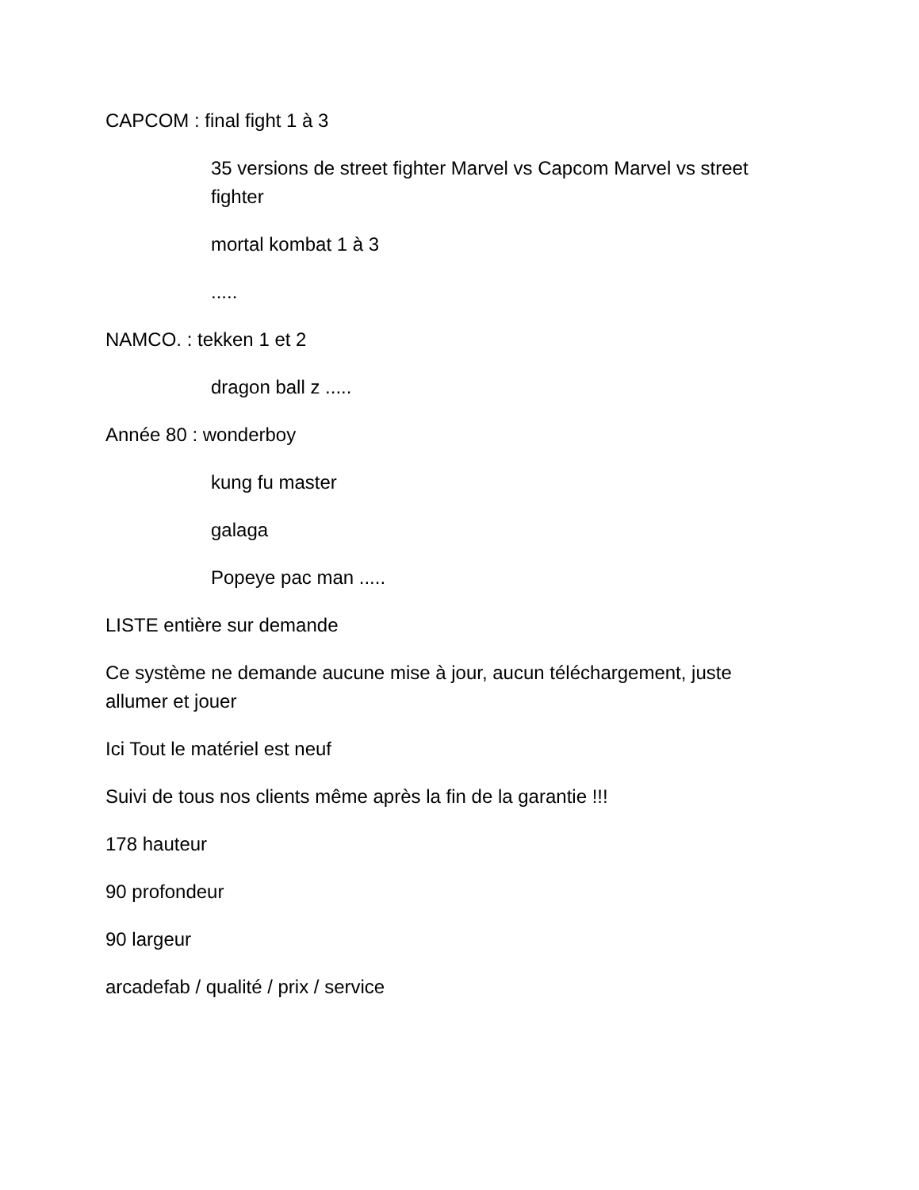CAPCOM : final fight 1 à 3
35 versions de street fighter Marvel vs Capcom Marvel vs street fighter
mortal kombat 1 à 3
.....
NAMCO. : tekken 1 et 2
dragon ball z .....
Année 80 : wonderboy
kung fu master
galaga
Popeye pac man .....
LISTE entière sur demande
Ce système ne demande aucune mise à jour, aucun téléchargement, juste allumer et jouer
Ici Tout le matériel est neuf
Suivi de tous nos clients même après la fin de la garantie !!!
178 hauteur
90 profondeur
90 largeur
arcadefab / qualité / prix / service